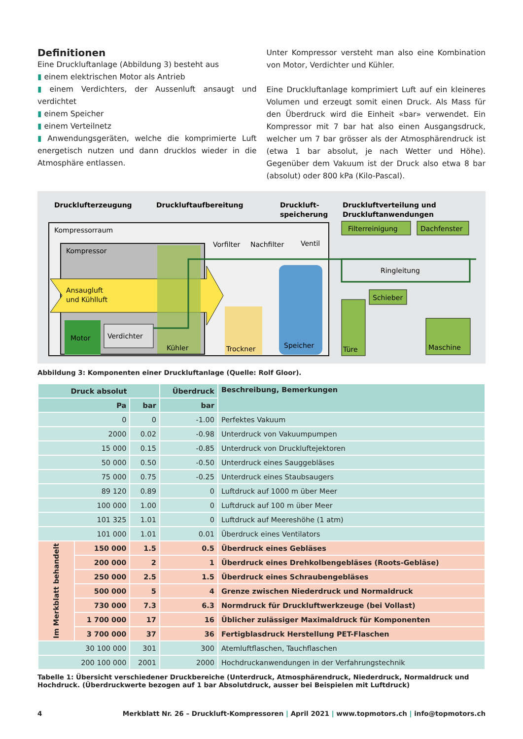Definitionen
Eine Druckluftanlage (Abbildung 3) besteht aus
▮ einem elektrischen Motor als Antrieb
▮ einem Verdichters, der Aussenluft ansaugt und verdichtet
▮ einem Speicher
▮ einem Verteilnetz
▮ Anwendungsgeräten, welche die komprimierte Luft energetisch nutzen und dann drucklos wieder in die Atmosphäre entlassen.
Unter Kompressor versteht man also eine Kombination von Motor, Verdichter und Kühler.
Eine Druckluftanlage komprimiert Luft auf ein kleineres Volumen und erzeugt somit einen Druck. Als Mass für den Überdruck wird die Einheit «bar» verwendet. Ein Kompressor mit 7 bar hat also einen Ausgangsdruck, welcher um 7 bar grösser als der Atmosphärendruck ist (etwa 1 bar absolut, je nach Wetter und Höhe). Gegenüber dem Vakuum ist der Druck also etwa 8 bar (absolut) oder 800 kPa (Kilo-Pascal).
Drucklufterzeugung
Druckluftaufbereitung
Druckluft-
speicherung
Druckluftverteilung und
Druckluftanwendungen
Kompressorraum
Kompressor
Ansaugluft
und Kühlluft
Motor
Verdichter
Kühler
Trockner
Speicher
Vorfilter
Nachfilter
Ventil
Ringleitung
Filterreinigung
Dachfenster
Schieber
Türe
Maschine
Abbildung 3: Komponenten einer Druckluftanlage (Quelle: Rolf Gloor).
| Druck absolut | | | Überdruck | Beschreibung, Bemerkungen |
| --- | --- | --- | --- | --- |
| Pa | | bar | bar | |
| 0 | | 0 | -1.00 | Perfektes Vakuum |
| 2000 | | 0.02 | -0.98 | Unterdruck von Vakuumpumpen |
| 15 000 | | 0.15 | -0.85 | Unterdruck von Druckluftejektoren |
| 50 000 | | 0.50 | -0.50 | Unterdruck eines Sauggebläses |
| 75 000 | | 0.75 | -0.25 | Unterdruck eines Staubsaugers |
| 89 120 | | 0.89 | 0 | Luftdruck auf 1000 m über Meer |
| 100 000 | | 1.00 | 0 | Luftdruck auf 100 m über Meer |
| 101 325 | | 1.01 | 0 | Luftdruck auf Meereshöhe (1 atm) |
| 101 000 | | 1.01 | 0.01 | Überdruck eines Ventilators |
| Im Merkblatt behandelt | 150 000 | 1.5 | 0.5 | Überdruck eines Gebläses |
| | 200 000 | 2 | 1 | Überdruck eines Drehkolbengebläses (Roots-Gebläse) |
| | 250 000 | 2.5 | 1.5 | Überdruck eines Schraubengebläses |
| | 500 000 | 5 | 4 | Grenze zwischen Niederdruck und Normaldruck |
| | 730 000 | 7.3 | 6.3 | Normdruck für Druckluftwerkzeuge (bei Vollast) |
| | 1 700 000 | 17 | 16 | Üblicher zulässiger Maximaldruck für Komponenten |
| | 3 700 000 | 37 | 36 | Fertigblasdruck Herstellung PET-Flaschen |
| 30 100 000 | | 301 | 300 | Atemluftflaschen, Tauchflaschen |
| 200 100 000 | | 2001 | 2000 | Hochdruckanwendungen in der Verfahrungstechnik |
Tabelle 1: Übersicht verschiedener Druckbereiche (Unterdruck, Atmosphärendruck, Niederdruck, Normaldruck und Hochdruck. (Überdruckwerte bezogen auf 1 bar Absolutdruck, ausser bei Beispielen mit Luftdruck)
4 Merkblatt Nr. 26 – Druckluft-Kompressoren | April 2021 | www.topmotors.ch | info@topmotors.ch